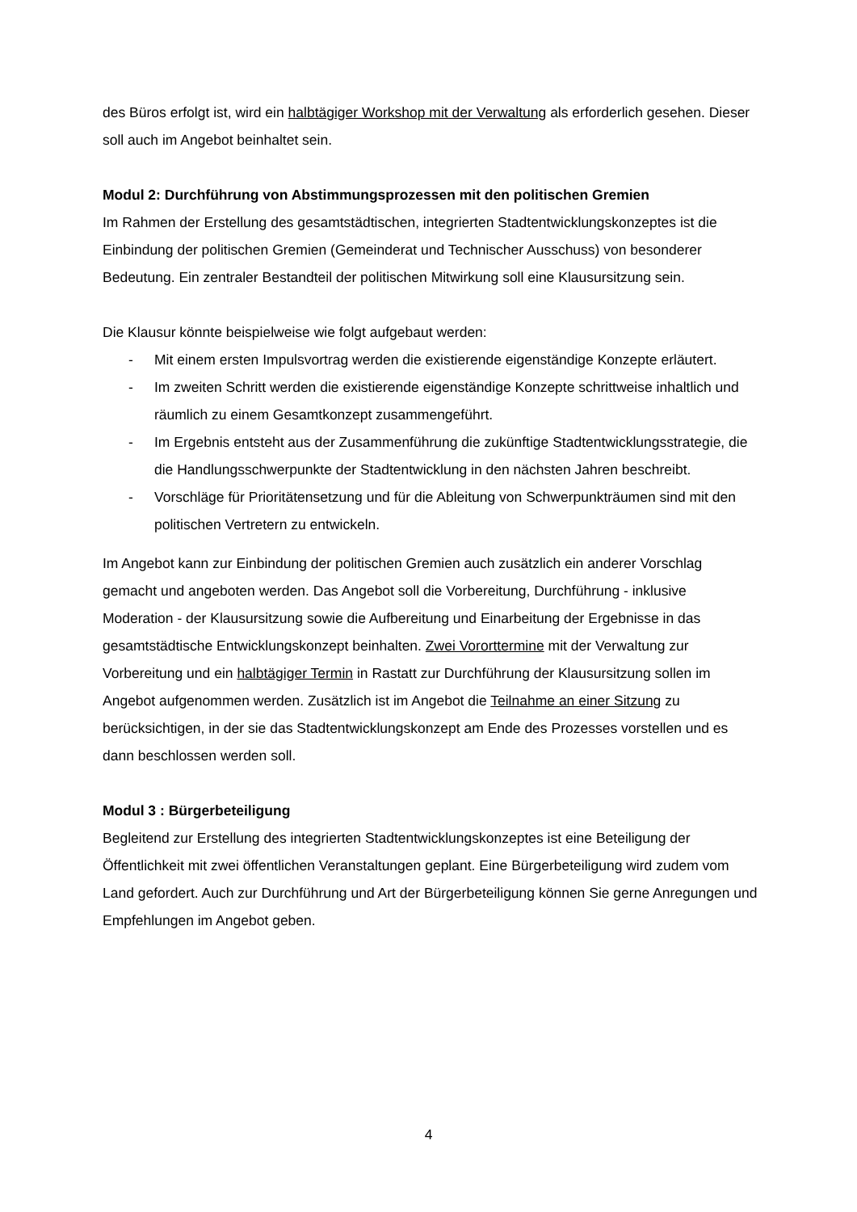des Büros erfolgt ist, wird ein halbtägiger Workshop mit der Verwaltung als erforderlich gesehen. Dieser soll auch im Angebot beinhaltet sein.
Modul 2: Durchführung von Abstimmungsprozessen mit den politischen Gremien
Im Rahmen der Erstellung des gesamtstädtischen, integrierten Stadtentwicklungskonzeptes ist die Einbindung der politischen Gremien (Gemeinderat und Technischer Ausschuss) von besonderer Bedeutung. Ein zentraler Bestandteil der politischen Mitwirkung soll eine Klausursitzung sein.
Die Klausur könnte beispielweise wie folgt aufgebaut werden:
- Mit einem ersten Impulsvortrag werden die existierende eigenständige Konzepte erläutert.
- Im zweiten Schritt werden die existierende eigenständige Konzepte schrittweise inhaltlich und räumlich zu einem Gesamtkonzept zusammengeführt.
- Im Ergebnis entsteht aus der Zusammenführung die zukünftige Stadtentwicklungsstrategie, die die Handlungsschwerpunkte der Stadtentwicklung in den nächsten Jahren beschreibt.
- Vorschläge für Prioritätensetzung und für die Ableitung von Schwerpunkträumen sind mit den politischen Vertretern zu entwickeln.
Im Angebot kann zur Einbindung der politischen Gremien auch zusätzlich ein anderer Vorschlag gemacht und angeboten werden. Das Angebot soll die Vorbereitung, Durchführung - inklusive Moderation - der Klausursitzung sowie die Aufbereitung und Einarbeitung der Ergebnisse in das gesamtstädtische Entwicklungskonzept beinhalten. Zwei Vororttermine mit der Verwaltung zur Vorbereitung und ein halbtägiger Termin in Rastatt zur Durchführung der Klausursitzung sollen im Angebot aufgenommen werden. Zusätzlich ist im Angebot die Teilnahme an einer Sitzung zu berücksichtigen, in der sie das Stadtentwicklungskonzept am Ende des Prozesses vorstellen und es dann beschlossen werden soll.
Modul 3 : Bürgerbeteiligung
Begleitend zur Erstellung des integrierten Stadtentwicklungskonzeptes ist eine Beteiligung der Öffentlichkeit mit zwei öffentlichen Veranstaltungen geplant. Eine Bürgerbeteiligung wird zudem vom Land gefordert. Auch zur Durchführung und Art der Bürgerbeteiligung können Sie gerne Anregungen und Empfehlungen im Angebot geben.
4